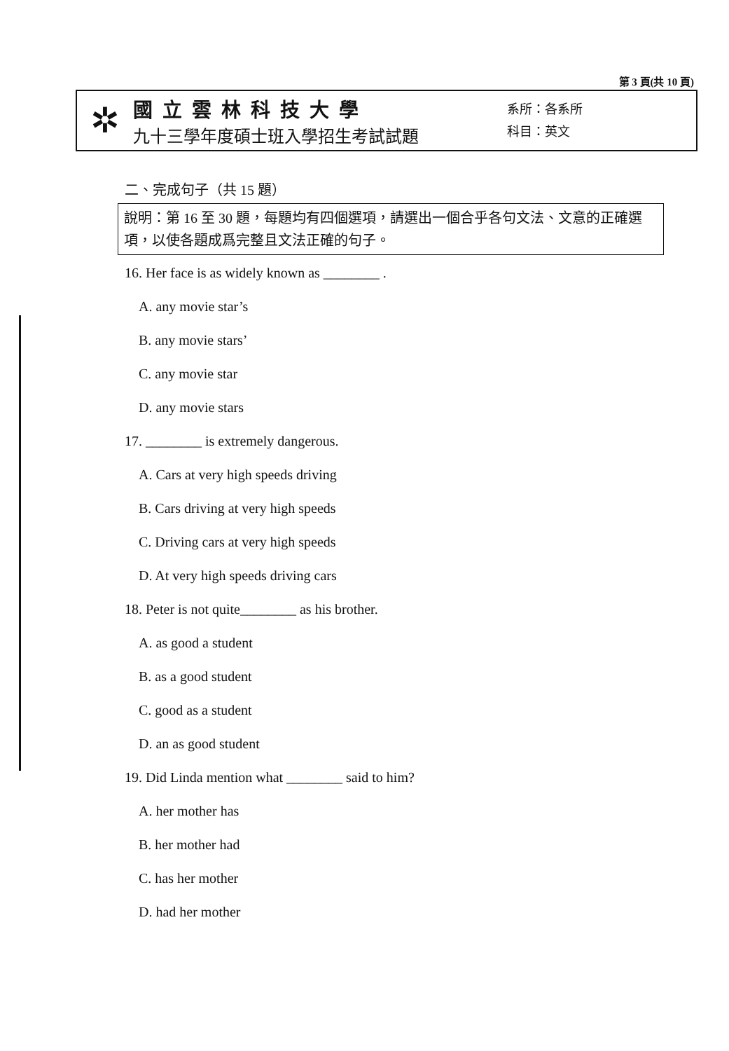第 3 頁(共 10 頁)
✲
國立雲林科技大學
九十三學年度碩士班入學招生考試試題
系所：各系所
科目：英文
二、完成句子（共 15 題）
說明：第 16 至 30 題，每題均有四個選項，請選出一個合乎各句文法、文意的正確選項，以使各題成爲完整且文法正確的句子。
16. Her face is as widely known as ________ .
A. any movie star’s
B. any movie stars’
C. any movie star
D. any movie stars
17. ________ is extremely dangerous.
A. Cars at very high speeds driving
B. Cars driving at very high speeds
C. Driving cars at very high speeds
D. At very high speeds driving cars
18. Peter is not quite________ as his brother.
A. as good a student
B. as a good student
C. good as a student
D. an as good student
19. Did Linda mention what ________ said to him?
A. her mother has
B. her mother had
C. has her mother
D. had her mother